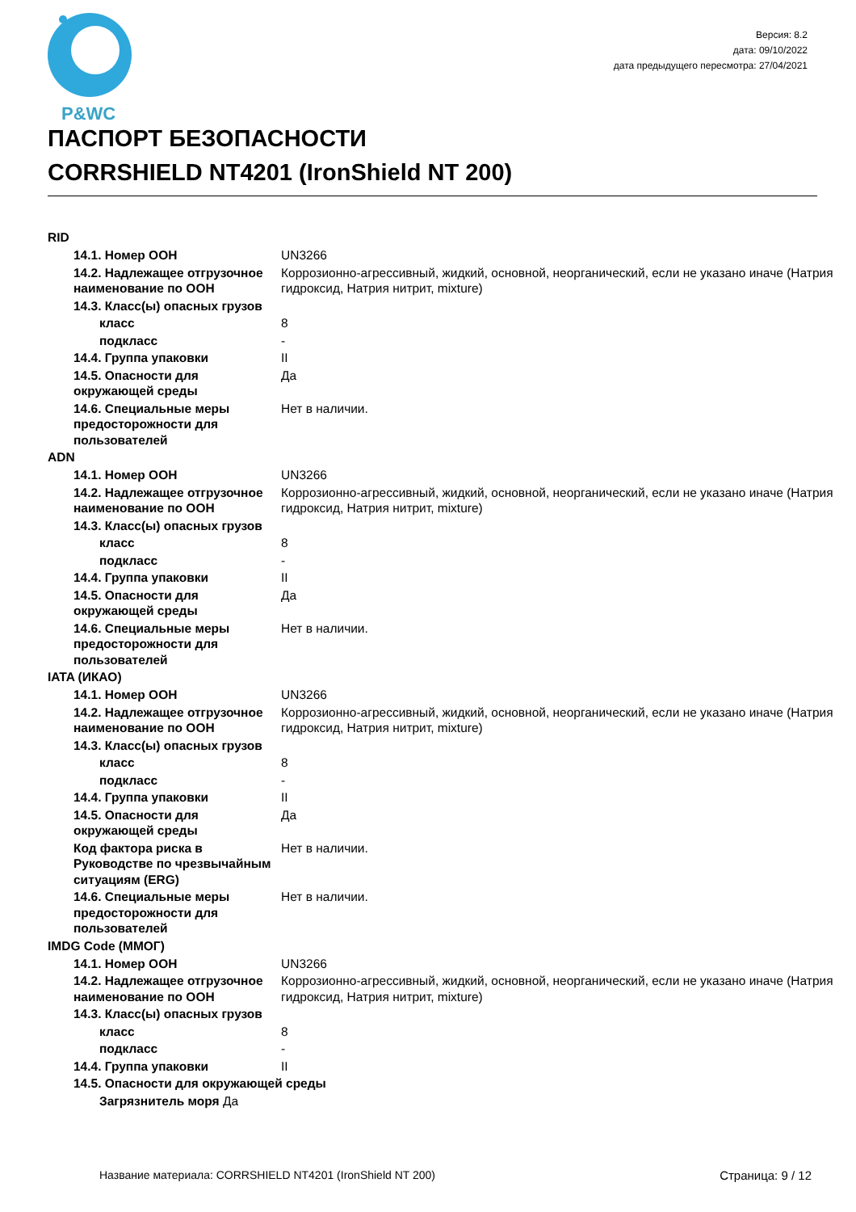P&WC
Версия: 8.2
дата: 09/10/2022
дата предыдущего пересмотра: 27/04/2021
ПАСПОРТ БЕЗОПАСНОСТИ
CORRSHIELD NT4201 (IronShield NT 200)
RID
| 14.1. Номер ООН | UN3266 |
| 14.2. Надлежащее отгрузочное наименование по ООН | Коррозионно-агрессивный, жидкий, основной, неорганический, если не указано иначе (Натрия гидроксид, Натрия нитрит, mixture) |
| 14.3. Класс(ы) опасных грузов | |
| класс | 8 |
| подкласс | - |
| 14.4. Группа упаковки | II |
| 14.5. Опасности для окружающей среды | Да |
| 14.6. Специальные меры предосторожности для пользователей | Нет в наличии. |
ADN
| 14.1. Номер ООН | UN3266 |
| 14.2. Надлежащее отгрузочное наименование по ООН | Коррозионно-агрессивный, жидкий, основной, неорганический, если не указано иначе (Натрия гидроксид, Натрия нитрит, mixture) |
| 14.3. Класс(ы) опасных грузов | |
| класс | 8 |
| подкласс | - |
| 14.4. Группа упаковки | II |
| 14.5. Опасности для окружающей среды | Да |
| 14.6. Специальные меры предосторожности для пользователей | Нет в наличии. |
IATA (ИКАО)
| 14.1. Номер ООН | UN3266 |
| 14.2. Надлежащее отгрузочное наименование по ООН | Коррозионно-агрессивный, жидкий, основной, неорганический, если не указано иначе (Натрия гидроксид, Натрия нитрит, mixture) |
| 14.3. Класс(ы) опасных грузов | |
| класс | 8 |
| подкласс | - |
| 14.4. Группа упаковки | II |
| 14.5. Опасности для окружающей среды | Да |
| Код фактора риска в Руководстве по чрезвычайным ситуациям (ERG) | Нет в наличии. |
| 14.6. Специальные меры предосторожности для пользователей | Нет в наличии. |
IMDG Code (ММОГ)
| 14.1. Номер ООН | UN3266 |
| 14.2. Надлежащее отгрузочное наименование по ООН | Коррозионно-агрессивный, жидкий, основной, неорганический, если не указано иначе (Натрия гидроксид, Натрия нитрит, mixture) |
| 14.3. Класс(ы) опасных грузов | |
| класс | 8 |
| подкласс | - |
| 14.4. Группа упаковки | II |
| 14.5. Опасности для окружающей среды | |
| Загрязнитель моря Да | |
Название материала: CORRSHIELD NT4201 (IronShield NT 200) Страница: 9 / 12